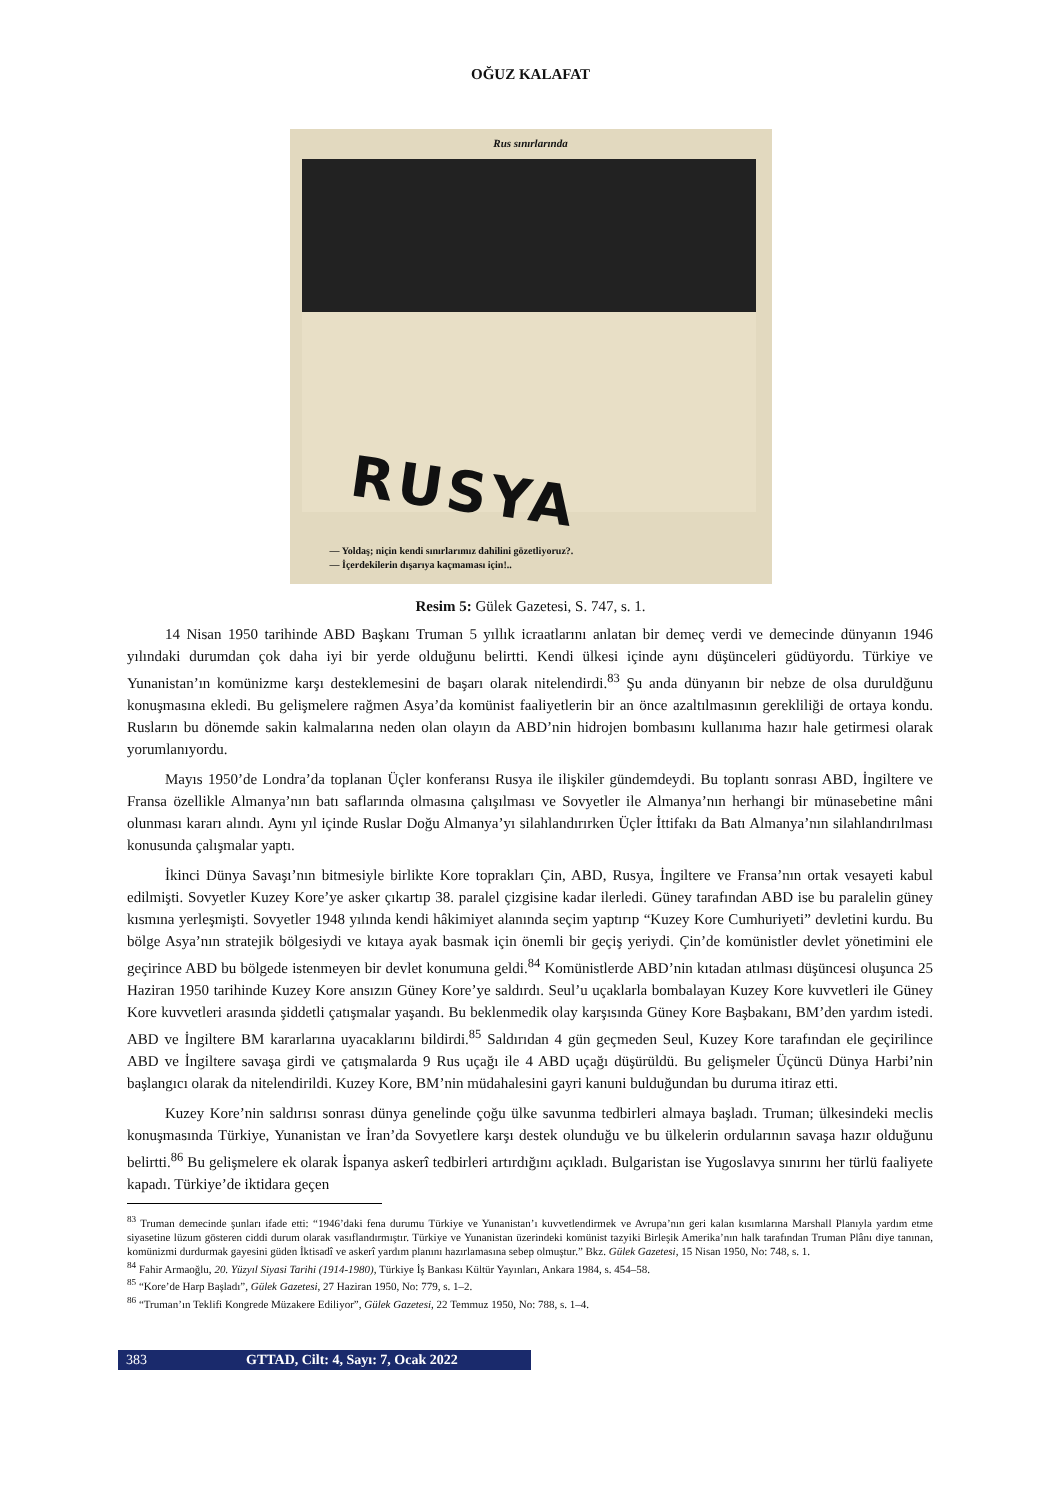OĞUZ KALAFAT
Rus sınırlarında
RUSYA
— Yoldaş; niçin kendi sınırlarımız dahilini gözetliyoruz?.
— İçerdekilerin dışarıya kaçmaması için!..
Resim 5: Gülek Gazetesi, S. 747, s. 1.
14 Nisan 1950 tarihinde ABD Başkanı Truman 5 yıllık icraatlarını anlatan bir demeç verdi ve demecinde dünyanın 1946 yılındaki durumdan çok daha iyi bir yerde olduğunu belirtti. Kendi ülkesi içinde aynı düşünceleri güdüyordu. Türkiye ve Yunanistan’ın komünizme karşı desteklemesini de başarı olarak nitelendirdi.<sup>83</sup> Şu anda dünyanın bir nebze de olsa duruldğunu konuşmasına ekledi. Bu gelişmelere rağmen Asya’da komünist faaliyetlerin bir an önce azaltılmasının gerekliliği de ortaya kondu. Rusların bu dönemde sakin kalmalarına neden olan olayın da ABD’nin hidrojen bombasını kullanıma hazır hale getirmesi olarak yorumlanıyordu.
Mayıs 1950’de Londra’da toplanan Üçler konferansı Rusya ile ilişkiler gündemdeydi. Bu toplantı sonrası ABD, İngiltere ve Fransa özellikle Almanya’nın batı saflarında olmasına çalışılması ve Sovyetler ile Almanya’nın herhangi bir münasebetine mâni olunması kararı alındı. Aynı yıl içinde Ruslar Doğu Almanya’yı silahlandırırken Üçler İttifakı da Batı Almanya’nın silahlandırılması konusunda çalışmalar yaptı.
İkinci Dünya Savaşı’nın bitmesiyle birlikte Kore toprakları Çin, ABD, Rusya, İngiltere ve Fransa’nın ortak vesayeti kabul edilmişti. Sovyetler Kuzey Kore’ye asker çıkartıp 38. paralel çizgisine kadar ilerledi. Güney tarafından ABD ise bu paralelin güney kısmına yerleşmişti. Sovyetler 1948 yılında kendi hâkimiyet alanında seçim yaptırıp “Kuzey Kore Cumhuriyeti” devletini kurdu. Bu bölge Asya’nın stratejik bölgesiydi ve kıtaya ayak basmak için önemli bir geçiş yeriydi. Çin’de komünistler devlet yönetimini ele geçirince ABD bu bölgede istenmeyen bir devlet konumuna geldi.<sup>84</sup> Komünistlerde ABD’nin kıtadan atılması düşüncesi oluşunca 25 Haziran 1950 tarihinde Kuzey Kore ansızın Güney Kore’ye saldırdı. Seul’u uçaklarla bombalayan Kuzey Kore kuvvetleri ile Güney Kore kuvvetleri arasında şiddetli çatışmalar yaşandı. Bu beklenmedik olay karşısında Güney Kore Başbakanı, BM’den yardım istedi. ABD ve İngiltere BM kararlarına uyacaklarını bildirdi.<sup>85</sup> Saldırıdan 4 gün geçmeden Seul, Kuzey Kore tarafından ele geçirilince ABD ve İngiltere savaşa girdi ve çatışmalarda 9 Rus uçağı ile 4 ABD uçağı düşürüldü. Bu gelişmeler Üçüncü Dünya Harbi’nin başlangıcı olarak da nitelendirildi. Kuzey Kore, BM’nin müdahalesini gayri kanuni bulduğundan bu duruma itiraz etti.
Kuzey Kore’nin saldırısı sonrası dünya genelinde çoğu ülke savunma tedbirleri almaya başladı. Truman; ülkesindeki meclis konuşmasında Türkiye, Yunanistan ve İran’da Sovyetlere karşı destek olunduğu ve bu ülkelerin ordularının savaşa hazır olduğunu belirtti.<sup>86</sup> Bu gelişmelere ek olarak İspanya askerî tedbirleri artırdığını açıkladı. Bulgaristan ise Yugoslavya sınırını her türlü faaliyete kapadı. Türkiye’de iktidara geçen
<sup>83</sup> Truman demecinde şunları ifade etti: “1946’daki fena durumu Türkiye ve Yunanistan’ı kuvvetlendirmek ve Avrupa’nın geri kalan kısımlarına Marshall Planıyla yardım etme siyasetine lüzum gösteren ciddi durum olarak vasıflandırmıştır. Türkiye ve Yunanistan üzerindeki komünist tazyiki Birleşik Amerika’nın halk tarafından Truman Plânı diye tanınan, komünizmi durdurmak gayesini güden İktisadî ve askerî yardım planını hazırlamasına sebep olmuştur.” Bkz. Gülek Gazetesi, 15 Nisan 1950, No: 748, s. 1.
<sup>84</sup> Fahir Armaoğlu, 20. Yüzyıl Siyasi Tarihi (1914-1980), Türkiye İş Bankası Kültür Yayınları, Ankara 1984, s. 454–58.
<sup>85</sup> “Kore’de Harp Başladı”, Gülek Gazetesi, 27 Haziran 1950, No: 779, s. 1–2.
<sup>86</sup> “Truman’ın Teklifi Kongrede Müzakere Ediliyor”, Gülek Gazetesi, 22 Temmuz 1950, No: 788, s. 1–4.
383 GTTAD, Cilt: 4, Sayı: 7, Ocak 2022